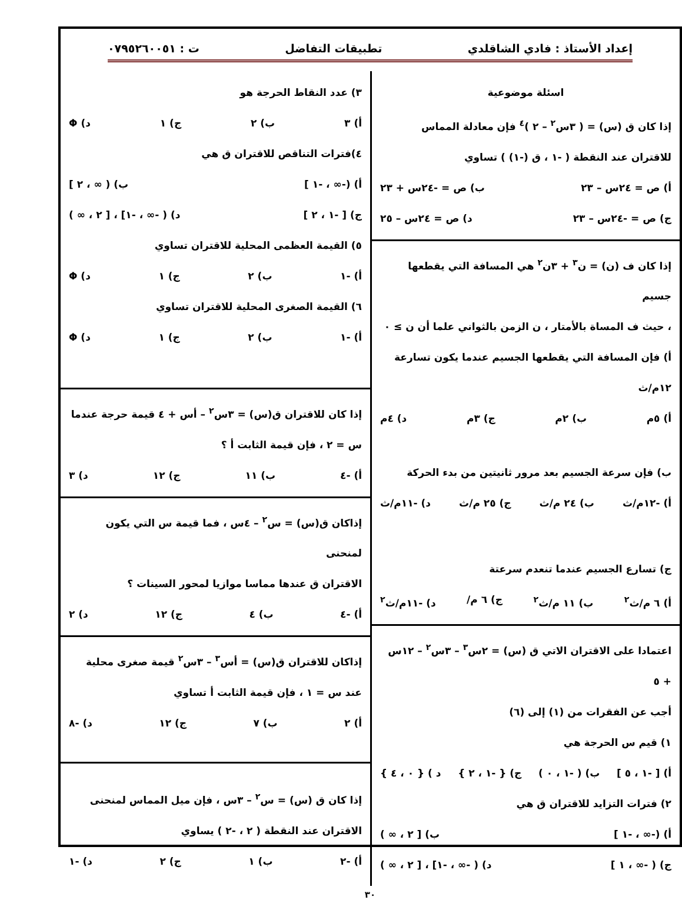إعداد الأستاذ : فادي الشاقلدي تطبيقات التفاضل ت : ٠٧٩٥٢٦٠٠٥١
اسئلة موضوعية
إذا كان ق (س) = ( ٣س<sup>٢</sup> – ٢ )<sup>٤</sup> فإن معادلة المماس
للاقتران عند النقطة ( -١ ، ق (-١) ) تساوي
أ) ص = ٢٤س – ٢٣ ب) ص = -٢٤س + ٢٣
ج) ص = -٢٤س – ٢٣ د) ص = ٢٤س – ٢٥
إذا كان ف (ن) = ن<sup>٣</sup> + ٣ن<sup>٢</sup> هي المسافة التي يقطعها جسيم
، حيث ف المساة بالأمتار ، ن الزمن بالثواني علما أن ن ≥ ٠
أ) فإن المسافة التي يقطعها الجسيم عندما يكون تسارعة ١٢م/ث
أ) ٥م ب) ٢م ج) ٣م د) ٤م
ب) فإن سرعة الجسيم بعد مرور ثانيتين من بدء الحركة
أ) -١٢م/ث ب) ٢٤ م/ث ج) ٢٥ م/ث د) -١١م/ث
ج) تسارع الجسيم عندما تنعدم سرعتة
أ) ٦ م/ث<sup>٢</sup> ب) ١١ م/ث<sup>٢</sup> ج) ٦ م/ د) -١١م/ث<sup>٢</sup>
اعتمادا على الاقتران الاتي ق (س) = ٢س<sup>٣</sup> – ٣س<sup>٢</sup> – ١٢س + ٥
أجب عن الفقرات من (١) إلى (٦)
١) قيم س الحرجة هي
أ) [ -١ ، ٥ ] ب) ( -١ ، ٠ ) ج) { -١ ، ٢ } د ) { ٠ ، ٤ }
٢) فترات التزايد للاقتران ق هي
أ) (-∞ ، -١ ] ب) [ ٢ ، ∞ )
ج) ( -∞ ، ١ ] د) ( -∞ ، -١] ، [ ٢ ، ∞ )
٣) عدد النقاط الحرجة هو
أ) ٣ ب) ٢ ج) ١ د) Φ
٤)فترات التناقص للاقتران ق هي
أ) (-∞ ، -١ ] ب) ( ∞ ، ٢ ]
ج) [ -١ ، ٢ ] د) ( -∞ ، -١] ، [ ٢ ، ∞ )
٥) القيمة العظمى المحلية للاقتران تساوي
أ) -١ ب) ٢ ج) ١ د) Φ
٦) القيمة الصغرى المحلية للاقتران تساوي
أ) -١ ب) ٢ ج) ١ د) Φ
إذا كان للاقتران ق(س) = ٣س<sup>٢</sup> – أس + ٤ قيمة حرجة عندما
س = ٢ ، فإن قيمة الثابت أ ؟
أ) -٤ ب) ١١ ج) ١٢ د) ٣
إذاكان ق(س) = س<sup>٢</sup> – ٤س ، فما قيمة س التي يكون لمنحنى
الاقتران ق عندها مماسا موازيا لمحور السينات ؟
أ) -٤ ب) ٤ ج) ١٢ د) ٢
إذاكان للاقتران ق(س) = أس<sup>٣</sup> – ٣س<sup>٢</sup> قيمة صغرى محلية
عند س = ١ ، فإن قيمة الثابت أ تساوي
أ) ٢ ب) ٧ ج) ١٢ د) -٨
إذا كان ق (س) = س<sup>٢</sup> – ٣س ، فإن ميل المماس لمنحنى
الاقتران عند النقطة ( ٢ ، -٢ ) يساوي
أ) -٢ ب) ١ ج) ٢ د) -١
٣٠